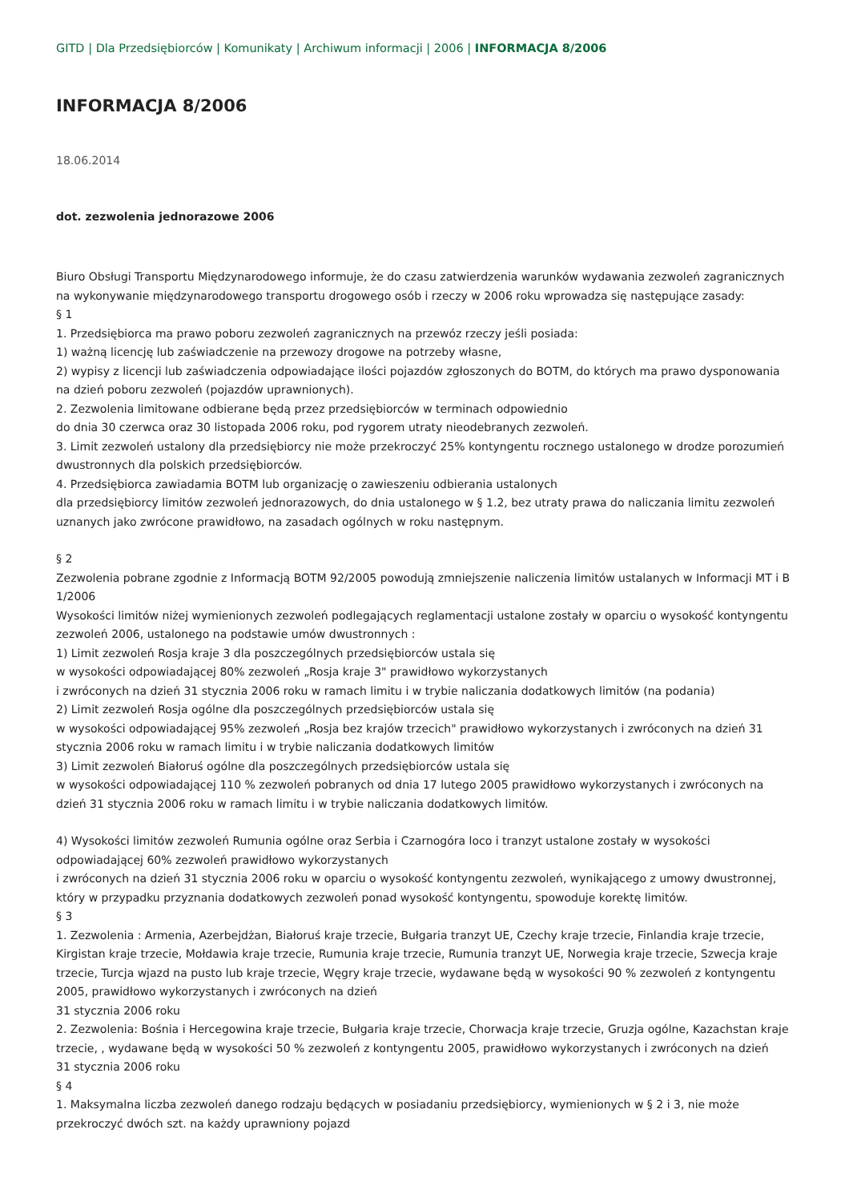GITD | Dla Przedsiębiorców | Komunikaty | Archiwum informacji | 2006 | INFORMACJA 8/2006
INFORMACJA 8/2006
18.06.2014
dot. zezwolenia jednorazowe 2006
Biuro Obsługi Transportu Międzynarodowego informuje, że do czasu zatwierdzenia warunków wydawania zezwoleń zagranicznych na wykonywanie międzynarodowego transportu drogowego osób i rzeczy w 2006 roku wprowadza się następujące zasady:
§ 1
1. Przedsiębiorca ma prawo poboru zezwoleń zagranicznych na przewóz rzeczy jeśli posiada:
1) ważną licencję lub zaświadczenie na przewozy drogowe na potrzeby własne,
2) wypisy z licencji lub zaświadczenia odpowiadające ilości pojazdów zgłoszonych do BOTM, do których ma prawo dysponowania na dzień poboru zezwoleń (pojazdów uprawnionych).
2. Zezwolenia limitowane odbierane będą przez przedsiębiorców w terminach odpowiednio
do dnia 30 czerwca oraz 30 listopada 2006 roku, pod rygorem utraty nieodebranych zezwoleń.
3. Limit zezwoleń ustalony dla przedsiębiorcy nie może przekroczyć 25% kontyngentu rocznego ustalonego w drodze porozumień dwustronnych dla polskich przedsiębiorców.
4. Przedsiębiorca zawiadamia BOTM lub organizację o zawieszeniu odbierania ustalonych
dla przedsiębiorcy limitów zezwoleń jednorazowych, do dnia ustalonego w § 1.2, bez utraty prawa do naliczania limitu zezwoleń uznanych jako zwrócone prawidłowo, na zasadach ogólnych w roku następnym.
§ 2
Zezwolenia pobrane zgodnie z Informacją BOTM 92/2005 powodują zmniejszenie naliczenia limitów ustalanych w Informacji MT i B 1/2006
Wysokości limitów niżej wymienionych zezwoleń podlegających reglamentacji ustalone zostały w oparciu o wysokość kontyngentu zezwoleń 2006, ustalonego na podstawie umów dwustronnych :
1) Limit zezwoleń Rosja kraje 3 dla poszczególnych przedsiębiorców ustala się
w wysokości odpowiadającej 80% zezwoleń „Rosja kraje 3" prawidłowo wykorzystanych
i zwróconych na dzień 31 stycznia 2006 roku w ramach limitu i w trybie naliczania dodatkowych limitów (na podania)
2) Limit zezwoleń Rosja ogólne dla poszczególnych przedsiębiorców ustala się
w wysokości odpowiadającej 95% zezwoleń „Rosja bez krajów trzecich" prawidłowo wykorzystanych i zwróconych na dzień 31 stycznia 2006 roku w ramach limitu i w trybie naliczania dodatkowych limitów
3) Limit zezwoleń Białoruś ogólne dla poszczególnych przedsiębiorców ustala się
w wysokości odpowiadającej 110 % zezwoleń pobranych od dnia 17 lutego 2005 prawidłowo wykorzystanych i zwróconych na dzień 31 stycznia 2006 roku w ramach limitu i w trybie naliczania dodatkowych limitów.
4) Wysokości limitów zezwoleń Rumunia ogólne oraz Serbia i Czarnogóra loco i tranzyt ustalone zostały w wysokości odpowiadającej 60% zezwoleń prawidłowo wykorzystanych
i zwróconych na dzień 31 stycznia 2006 roku w oparciu o wysokość kontyngentu zezwoleń, wynikającego z umowy dwustronnej, który w przypadku przyznania dodatkowych zezwoleń ponad wysokość kontyngentu, spowoduje korektę limitów.
§ 3
1. Zezwolenia : Armenia, Azerbejdżan, Białoruś kraje trzecie, Bułgaria tranzyt UE, Czechy kraje trzecie, Finlandia kraje trzecie, Kirgistan kraje trzecie, Mołdawia kraje trzecie, Rumunia kraje trzecie, Rumunia tranzyt UE, Norwegia kraje trzecie, Szwecja kraje trzecie, Turcja wjazd na pusto lub kraje trzecie, Węgry kraje trzecie, wydawane będą w wysokości 90 % zezwoleń z kontyngentu 2005, prawidłowo wykorzystanych i zwróconych na dzień
31 stycznia 2006 roku
2. Zezwolenia: Bośnia i Hercegowina kraje trzecie, Bułgaria kraje trzecie, Chorwacja kraje trzecie, Gruzja ogólne, Kazachstan kraje trzecie, , wydawane będą w wysokości 50 % zezwoleń z kontyngentu 2005, prawidłowo wykorzystanych i zwróconych na dzień
31 stycznia 2006 roku
§ 4
1. Maksymalna liczba zezwoleń danego rodzaju będących w posiadaniu przedsiębiorcy, wymienionych w § 2 i 3, nie może przekroczyć dwóch szt. na każdy uprawniony pojazd